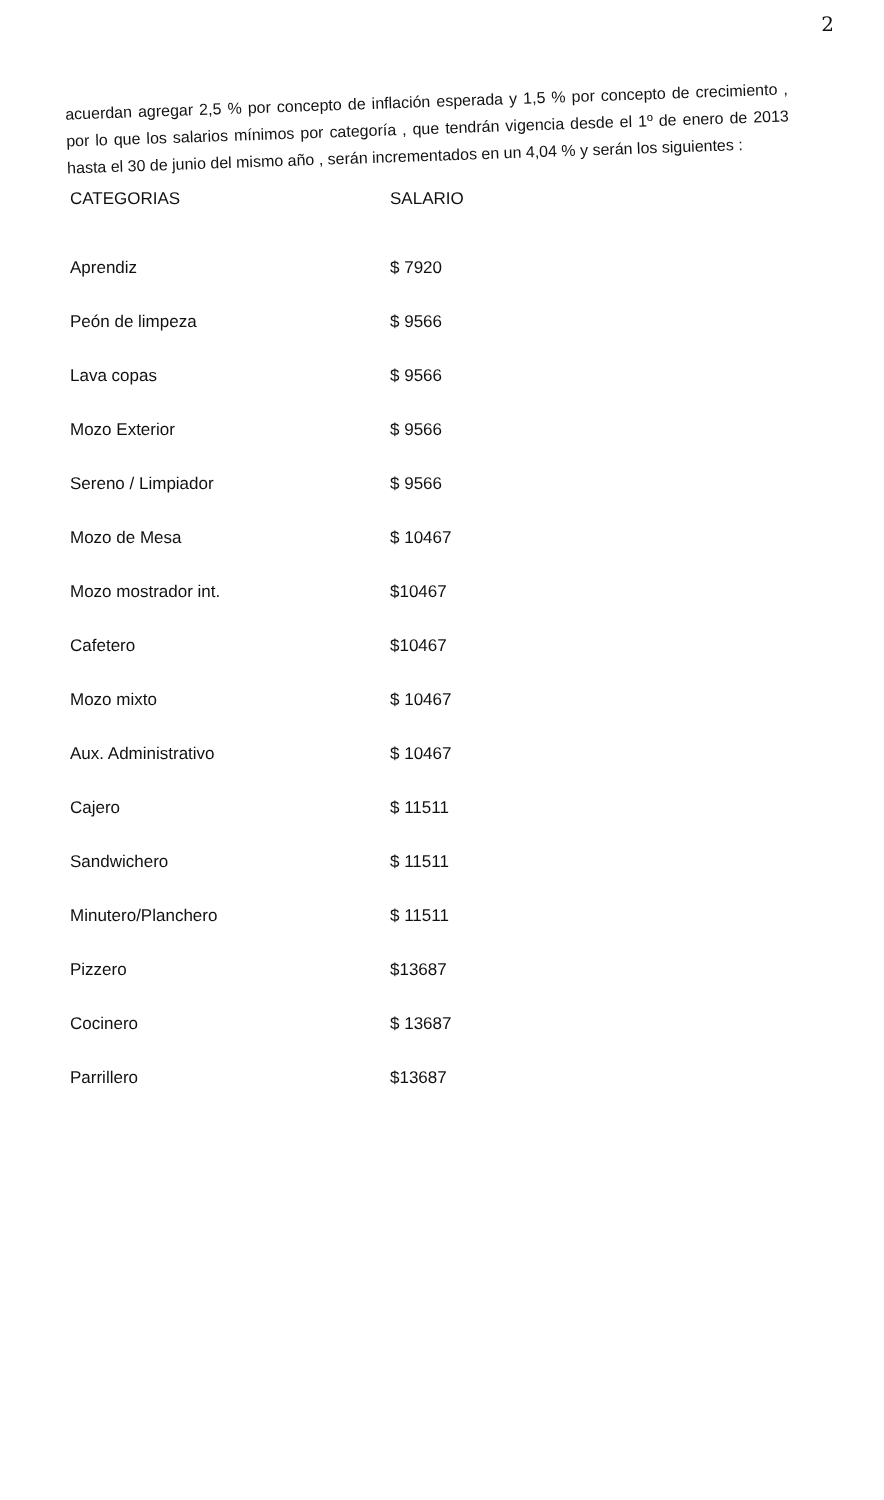2
acuerdan agregar 2,5 % por concepto de inflación esperada y 1,5 % por concepto de crecimiento , por lo que los salarios mínimos por categoría , que tendrán vigencia desde el 1º de enero de 2013 hasta el 30 de junio del mismo año , serán incrementados en un 4,04 % y serán los siguientes :
| CATEGORIAS | SALARIO |
| --- | --- |
| Aprendiz | $ 7920 |
| Peón de limpeza | $ 9566 |
| Lava copas | $ 9566 |
| Mozo Exterior | $ 9566 |
| Sereno / Limpiador | $ 9566 |
| Mozo de Mesa | $ 10467 |
| Mozo mostrador int. | $10467 |
| Cafetero | $10467 |
| Mozo mixto | $ 10467 |
| Aux. Administrativo | $ 10467 |
| Cajero | $ 11511 |
| Sandwichero | $ 11511 |
| Minutero/Planchero | $ 11511 |
| Pizzero | $13687 |
| Cocinero | $ 13687 |
| Parrillero | $13687 |